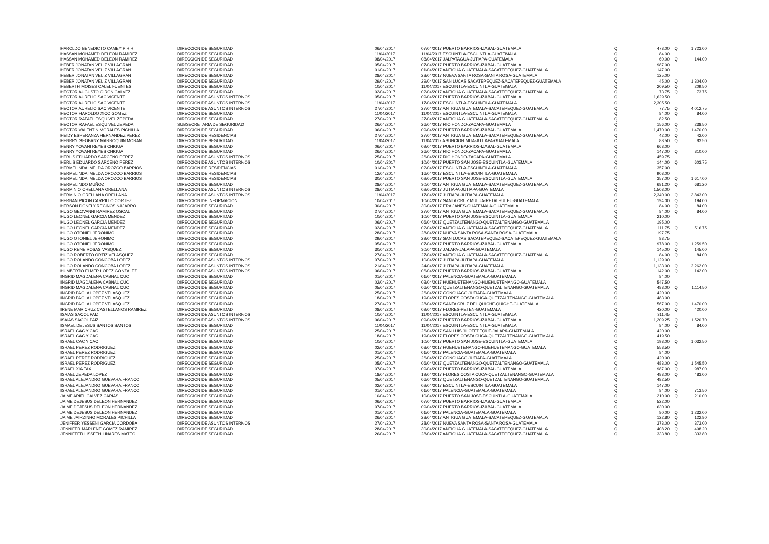| HAROLDO BENEDICTO CAMEY PIRIR | DIRECCION DE SEGURIDAD | 06/04/2017 | 07/04/2017 PUERTO BARRIOS-IZABAL-GUATEMALA | Q | 473.00 | Q | 1,723.00 |
| HASSAN MOHAMED DELEON RAMIREZ | DIRECCION DE SEGURIDAD | 11/04/2017 | 11/04/2017 ESCUINTLA-ESCUINTLA-GUATEMALA | Q | 84.00 | | |
| HASSAN MOHAMED DELEON RAMIREZ | DIRECCION DE SEGURIDAD | 08/04/2017 | 08/04/2017 JALPATAGUA-JUTIAPA-GUATEMALA | Q | 60.00 | Q | 144.00 |
| HEBER JONATAN VELIZ VILLAGRAN | DIRECCION DE SEGURIDAD | 05/04/2017 | 07/04/2017 PUERTO BARRIOS-IZABAL-GUATEMALA | Q | 987.00 | | |
| HEBER JONATAN VELIZ VILLAGRAN | DIRECCION DE SEGURIDAD | 01/04/2017 | 01/04/2017 ANTIGUA GUATEMALA-SACATEPEQUEZ-GUATEMALA | Q | 147.00 | | |
| HEBER JONATAN VELIZ VILLAGRAN | DIRECCION DE SEGURIDAD | 28/04/2017 | 28/04/2017 NUEVA SANTA ROSA-SANTA ROSA-GUATEMALA | Q | 125.00 | | |
| HEBER JONATAN VELIZ VILLAGRAN | DIRECCION DE SEGURIDAD | 29/04/2017 | 29/04/2017 SAN LUCAS SACATEPEQUEZ-SACATEPEQUEZ-GUATEMALA | Q | 45.00 | Q | 1,304.00 |
| HEBERTH MOISES CALEL FUENTES | DIRECCION DE SEGURIDAD | 10/04/2017 | 11/04/2017 ESCUINTLA-ESCUINTLA-GUATEMALA | Q | 209.50 | Q | 209.50 |
| HECTOR AUGUSTO GIRON GALVEZ | DIRECCION DE SEGURIDAD | 02/04/2017 | 02/04/2017 ANTIGUA GUATEMALA-SACATEPEQUEZ-GUATEMALA | Q | 73.75 | Q | 73.75 |
| HECTOR AURELIO SAC VICENTE | DIRECCION DE ASUNTOS INTERNOS | 05/04/2017 | 09/04/2017 PUERTO BARRIOS-IZABAL-GUATEMALA | Q | 1,629.50 | | |
| HECTOR AURELIO SAC VICENTE | DIRECCION DE ASUNTOS INTERNOS | 11/04/2017 | 17/04/2017 ESCUINTLA-ESCUINTLA-GUATEMALA | Q | 2,305.50 | | |
| HECTOR AURELIO SAC VICENTE | DIRECCION DE ASUNTOS INTERNOS | 27/04/2017 | 27/04/2017 ANTIGUA GUATEMALA-SACATEPEQUEZ-GUATEMALA | Q | 77.75 | Q | 4,012.75 |
| HECTOR HAROLDO XICO GOMEZ | DIRECCION DE SEGURIDAD | 11/04/2017 | 11/04/2017 ESCUINTLA-ESCUINTLA-GUATEMALA | Q | 84.00 | Q | 84.00 |
| HECTOR RAFAEL ESQUIVEL ZEPEDA | DIRECCION DE SEGURIDAD | 27/04/2017 | 27/04/2017 ANTIGUA GUATEMALA-SACATEPEQUEZ-GUATEMALA | Q | 82.50 | | |
| HECTOR RAFAEL ESQUIVEL ZEPEDA | SUBSECRETARIA DE SEGURIDAD | 26/04/2017 | 26/04/2017 RIO HONDO-ZACAPA-GUATEMALA | Q | 156.00 | Q | 238.50 |
| HECTOR VALENTIN MORALES PICHILLA | DIRECCION DE SEGURIDAD | 06/04/2017 | 09/04/2017 PUERTO BARRIOS-IZABAL-GUATEMALA | Q | 1,470.00 | Q | 1,470.00 |
| HEIDY ESPERANZA HERNANDEZ PEREZ | DIRECCION DE RESIDENCIAS | 27/04/2017 | 27/04/2017 ANTIGUA GUATEMALA-SACATEPEQUEZ-GUATEMALA | Q | 42.00 | Q | 42.00 |
| HENRRY GEOBANY MARROQUIN MORAN | DIRECCION DE SEGURIDAD | 11/04/2017 | 11/04/2017 ASUNCION MITA-JUTIAPA-GUATEMALA | Q | 83.50 | Q | 83.50 |
| HENRY YOVANI REYES CHIGUA | DIRECCION DE SEGURIDAD | 06/04/2017 | 09/04/2017 PUERTO BARRIOS-IZABAL-GUATEMALA | Q | 663.00 | | |
| HENRY YOVANI REYES CHIGUA | DIRECCION DE SEGURIDAD | 26/04/2017 | 26/04/2017 RIO HONDO-ZACAPA-GUATEMALA | Q | 147.00 | Q | 810.00 |
| HERLIS EDUARDO SARCEÑO PEREZ | DIRECCION DE ASUNTOS INTERNOS | 25/04/2017 | 26/04/2017 RIO HONDO-ZACAPA-GUATEMALA | Q | 459.75 | | |
| HERLIS EDUARDO SARCEÑO PEREZ | DIRECCION DE ASUNTOS INTERNOS | 10/04/2017 | 10/04/2017 PUERTO SAN JOSE-ESCUINTLA-GUATEMALA | Q | 144.00 | Q | 603.75 |
| HERMELINDA IMELDA OROZCO BARRIOS | DIRECCION DE RESIDENCIAS | 01/04/2017 | 02/04/2017 ESCUINTLA-ESCUINTLA-GUATEMALA | Q | 357.00 | | |
| HERMELINDA IMELDA OROZCO BARRIOS | DIRECCION DE RESIDENCIAS | 12/04/2017 | 16/04/2017 ESCUINTLA-ESCUINTLA-GUATEMALA | Q | 903.00 | | |
| HERMELINDA IMELDA OROZCO BARRIOS | DIRECCION DE RESIDENCIAS | 30/04/2017 | 02/05/2017 PUERTO SAN JOSE-ESCUINTLA-GUATEMALA | Q | 357.00 | Q | 1,617.00 |
| HERMELINDO MUÑOZ | DIRECCION DE SEGURIDAD | 28/04/2017 | 30/04/2017 ANTIGUA GUATEMALA-SACATEPEQUEZ-GUATEMALA | Q | 681.20 | Q | 681.20 |
| HERMINIO ORELLANA ORELLANA | DIRECCION DE ASUNTOS INTERNOS | 28/04/2017 | 02/05/2017 JUTIAPA-JUTIAPA-GUATEMALA | Q | 1,503.00 | | |
| HERMINIO ORELLANA ORELLANA | DIRECCION DE ASUNTOS INTERNOS | 11/04/2017 | 17/04/2017 JUTIAPA-JUTIAPA-GUATEMALA | Q | 2,340.00 | Q | 3,843.00 |
| HERNAN PICON CARRILLO CORTEZ | DIRECCION DE INFORMACION | 10/04/2017 | 10/04/2017 SANTA CRUZ MULUA-RETALHULEU-GUATEMALA | Q | 194.00 | Q | 194.00 |
| HERSON DONELY RECINOS NAJARRO | DIRECCION DE SEGURIDAD | 30/04/2017 | 30/04/2017 FRAIJANES-GUATEMALA-GUATEMALA | Q | 84.00 | Q | 84.00 |
| HUGO GEOVANNI RAMIREZ OSCAL | DIRECCION DE SEGURIDAD | 27/04/2017 | 27/04/2017 ANTIGUA GUATEMALA-SACATEPEQUEZ-GUATEMALA | Q | 84.00 | Q | 84.00 |
| HUGO LEONEL GARCIA MENDEZ | DIRECCION DE SEGURIDAD | 10/04/2017 | 10/04/2017 PUERTO SAN JOSE-ESCUINTLA-GUATEMALA | Q | 210.00 | | |
| HUGO LEONEL GARCIA MENDEZ | DIRECCION DE SEGURIDAD | 06/04/2017 | 06/04/2017 QUETZALTENANGO-QUETZALTENANGO-GUATEMALA | Q | 195.00 | | |
| HUGO LEONEL GARCIA MENDEZ | DIRECCION DE SEGURIDAD | 02/04/2017 | 02/04/2017 ANTIGUA GUATEMALA-SACATEPEQUEZ-GUATEMALA | Q | 111.75 | Q | 516.75 |
| HUGO OTONIEL JERONIMO | DIRECCION DE SEGURIDAD | 28/04/2017 | 28/04/2017 NUEVA SANTA ROSA-SANTA ROSA-GUATEMALA | Q | 197.75 | | |
| HUGO OTONIEL JERONIMO | DIRECCION DE SEGURIDAD | 29/04/2017 | 29/04/2017 SAN LUCAS SACATEPEQUEZ-SACATEPEQUEZ-GUATEMALA | Q | 83.75 | | |
| HUGO OTONIEL JERONIMO | DIRECCION DE SEGURIDAD | 05/04/2017 | 07/04/2017 PUERTO BARRIOS-IZABAL-GUATEMALA | Q | 978.00 | Q | 1,259.50 |
| HUGO RENE ROSAS VASQUEZ | DIRECCION DE SEGURIDAD | 30/04/2017 | 30/04/2017 JALAPA-JALAPA-GUATEMALA | Q | 145.00 | Q | 145.00 |
| HUGO ROBERTO ORTIZ VELASQUEZ | DIRECCION DE SEGURIDAD | 27/04/2017 | 27/04/2017 ANTIGUA GUATEMALA-SACATEPEQUEZ-GUATEMALA | Q | 84.00 | Q | 84.00 |
| HUGO ROLANDO CONCOBA LOPEZ | DIRECCION DE ASUNTOS INTERNOS | 07/04/2017 | 10/04/2017 JUTIAPA-JUTIAPA-GUATEMALA | Q | 1,129.00 | | |
| HUGO ROLANDO CONCOBA LOPEZ | DIRECCION DE ASUNTOS INTERNOS | 21/04/2017 | 24/04/2017 JUTIAPA-JUTIAPA-GUATEMALA | Q | 1,133.00 | Q | 2,262.00 |
| HUMBERTO ELMER LOPEZ GONZALEZ | DIRECCION DE ASUNTOS INTERNOS | 06/04/2017 | 06/04/2017 PUERTO BARRIOS-IZABAL-GUATEMALA | Q | 142.00 | Q | 142.00 |
| INGRID MAGDALENA CABNAL CUC | DIRECCION DE SEGURIDAD | 01/04/2017 | 01/04/2017 PALENCIA-GUATEMALA-GUATEMALA | Q | 84.00 | | |
| INGRID MAGDALENA CABNAL CUC | DIRECCION DE SEGURIDAD | 02/04/2017 | 03/04/2017 HUEHUETENANGO-HUEHUETENANGO-GUATEMALA | Q | 547.50 | | |
| INGRID MAGDALENA CABNAL CUC | DIRECCION DE SEGURIDAD | 05/04/2017 | 06/04/2017 QUETZALTENANGO-QUETZALTENANGO-GUATEMALA | Q | 483.00 | Q | 1,114.50 |
| INGRID PAOLA LOPEZ VELASQUEZ | DIRECCION DE SEGURIDAD | 25/04/2017 | 26/04/2017 CONGUACO-JUTIAPA-GUATEMALA | Q | 420.00 | | |
| INGRID PAOLA LOPEZ VELASQUEZ | DIRECCION DE SEGURIDAD | 18/04/2017 | 19/04/2017 FLORES COSTA CUCA-QUETZALTENANGO-GUATEMALA | Q | 483.00 | | |
| INGRID PAOLA LOPEZ VELASQUEZ | DIRECCION DE SEGURIDAD | 27/04/2017 | 28/04/2017 SANTA CRUZ DEL QUICHE-QUICHE-GUATEMALA | Q | 567.00 | Q | 1,470.00 |
| IRENE MARICRUZ CASTELLANOS RAMIREZ | DIRECCION DE SEGURIDAD | 08/04/2017 | 09/04/2017 FLORES-PETEN-GUATEMALA | Q | 420.00 | Q | 420.00 |
| ISAIAS SACOL PAIZ | DIRECCION DE ASUNTOS INTERNOS | 10/04/2017 | 11/04/2017 ESCUINTLA-ESCUINTLA-GUATEMALA | Q | 311.45 | | |
| ISAIAS SACOL PAIZ | DIRECCION DE ASUNTOS INTERNOS | 06/04/2017 | 09/04/2017 PUERTO BARRIOS-IZABAL-GUATEMALA | Q | 1,209.25 | Q | 1,520.70 |
| ISMAEL DEJESUS SANTOS SANTOS | DIRECCION DE SEGURIDAD | 11/04/2017 | 11/04/2017 ESCUINTLA-ESCUINTLA-GUATEMALA | Q | 84.00 | Q | 84.00 |
| ISRAEL CAC Y CAC | DIRECCION DE SEGURIDAD | 25/04/2017 | 26/04/2017 SAN LUIS JILOTEPEQUE-JALAPA-GUATEMALA | Q | 420.00 | | |
| ISRAEL CAC Y CAC | DIRECCION DE SEGURIDAD | 18/04/2017 | 19/04/2017 FLORES COSTA CUCA-QUETZALTENANGO-GUATEMALA | Q | 419.50 | | |
| ISRAEL CAC Y CAC | DIRECCION DE SEGURIDAD | 10/04/2017 | 10/04/2017 PUERTO SAN JOSE-ESCUINTLA-GUATEMALA | Q | 193.00 | Q | 1,032.50 |
| ISRAEL PEREZ RODRIGUEZ | DIRECCION DE SEGURIDAD | 02/04/2017 | 03/04/2017 HUEHUETENANGO-HUEHUETENANGO-GUATEMALA | Q | 558.50 | | |
| ISRAEL PEREZ RODRIGUEZ | DIRECCION DE SEGURIDAD | 01/04/2017 | 01/04/2017 PALENCIA-GUATEMALA-GUATEMALA | Q | 84.00 | | |
| ISRAEL PEREZ RODRIGUEZ | DIRECCION DE SEGURIDAD | 25/04/2017 | 26/04/2017 CONGUACO-JUTIAPA-GUATEMALA | Q | 420.00 | | |
| ISRAEL PEREZ RODRIGUEZ | DIRECCION DE SEGURIDAD | 05/04/2017 | 06/04/2017 QUETZALTENANGO-QUETZALTENANGO-GUATEMALA | Q | 483.00 | Q | 1,545.50 |
| ISRAEL XIA TAX | DIRECCION DE SEGURIDAD | 07/04/2017 | 09/04/2017 PUERTO BARRIOS-IZABAL-GUATEMALA | Q | 987.00 | Q | 987.00 |
| ISRAEL ZEPEDA LOPEZ | DIRECCION DE SEGURIDAD | 18/04/2017 | 19/04/2017 FLORES COSTA CUCA-QUETZALTENANGO-GUATEMALA | Q | 483.00 | Q | 483.00 |
| ISRAEL ALEJANDRO GUEVARA FRANCO | DIRECCION DE SEGURIDAD | 05/04/2017 | 06/04/2017 QUETZALTENANGO-QUETZALTENANGO-GUATEMALA | Q | 482.50 | | |
| ISRAEL ALEJANDRO GUEVARA FRANCO | DIRECCION DE SEGURIDAD | 02/04/2017 | 02/04/2017 ESCUINTLA-ESCUINTLA-GUATEMALA | Q | 147.00 | | |
| ISRAEL ALEJANDRO GUEVARA FRANCO | DIRECCION DE SEGURIDAD | 01/04/2017 | 01/04/2017 PALENCIA-GUATEMALA-GUATEMALA | Q | 84.00 | Q | 713.50 |
| JAIME ARIEL GALVEZ CARIAS | DIRECCION DE SEGURIDAD | 10/04/2017 | 10/04/2017 PUERTO SAN JOSE-ESCUINTLA-GUATEMALA | Q | 210.00 | Q | 210.00 |
| JAIME DEJESUS DELEON HERNANDEZ | DIRECCION DE SEGURIDAD | 06/04/2017 | 07/04/2017 PUERTO BARRIOS-IZABAL-GUATEMALA | Q | 522.00 | | |
| JAIME DEJESUS DELEON HERNANDEZ | DIRECCION DE SEGURIDAD | 07/04/2017 | 09/04/2017 PUERTO BARRIOS-IZABAL-GUATEMALA | Q | 630.00 | | |
| JAIME DEJESUS DELEON HERNANDEZ | DIRECCION DE SEGURIDAD | 01/04/2017 | 01/04/2017 PALENCIA-GUATEMALA-GUATEMALA | Q | 80.00 | Q | 1,232.00 |
| JAIME JAIRZINHO MORALES PICHILLA | DIRECCION DE SEGURIDAD | 26/04/2017 | 28/04/2017 ANTIGUA GUATEMALA-SACATEPEQUEZ-GUATEMALA | Q | 122.80 | Q | 122.80 |
| JENIFFER YESSENI GARCIA CORDOBA | DIRECCION DE ASUNTOS INTERNOS | 27/04/2017 | 28/04/2017 NUEVA SANTA ROSA-SANTA ROSA-GUATEMALA | Q | 373.00 | Q | 373.00 |
| JENNIFER MARLENE GOMEZ RAMIREZ | DIRECCION DE SEGURIDAD | 28/04/2017 | 30/04/2017 ANTIGUA GUATEMALA-SACATEPEQUEZ-GUATEMALA | Q | 408.20 | Q | 408.20 |
| JENNIFFER LISSETH LINARES MATEO | DIRECCION DE SEGURIDAD | 26/04/2017 | 28/04/2017 ANTIGUA GUATEMALA-SACATEPEQUEZ-GUATEMALA | Q | 333.80 | Q | 333.80 |